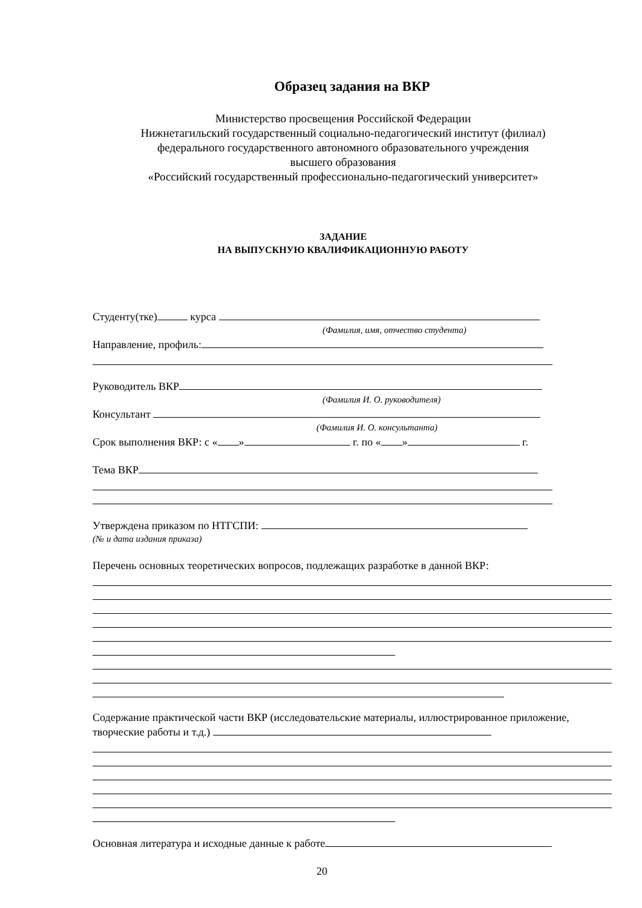Образец задания на ВКР
Министерство просвещения Российской Федерации
Нижнетагильский государственный социально-педагогический институт (филиал)
федерального государственного автономного образовательного учреждения
высшего образования
«Российский государственный профессионально-педагогический университет»
ЗАДАНИЕ
НА ВЫПУСКНУЮ КВАЛИФИКАЦИОННУЮ РАБОТУ
Студенту(тке) курса
(Фамилия, имя, отчество студента)
Направление, профиль:
Руководитель ВКР
(Фамилия И. О. руководителя)
Консультант
(Фамилия И. О. консультанта)
Срок выполнения ВКР: с « » г. по « » г.
Тема ВКР
Утверждена приказом по НТГСПИ:
(№ и дата издания приказа)
Перечень основных теоретических вопросов, подлежащих разработке в данной ВКР:
Содержание практической части ВКР (исследовательские материалы, иллюстрированное приложение, творческие работы и т.д.)
Основная литература и исходные данные к работе
20